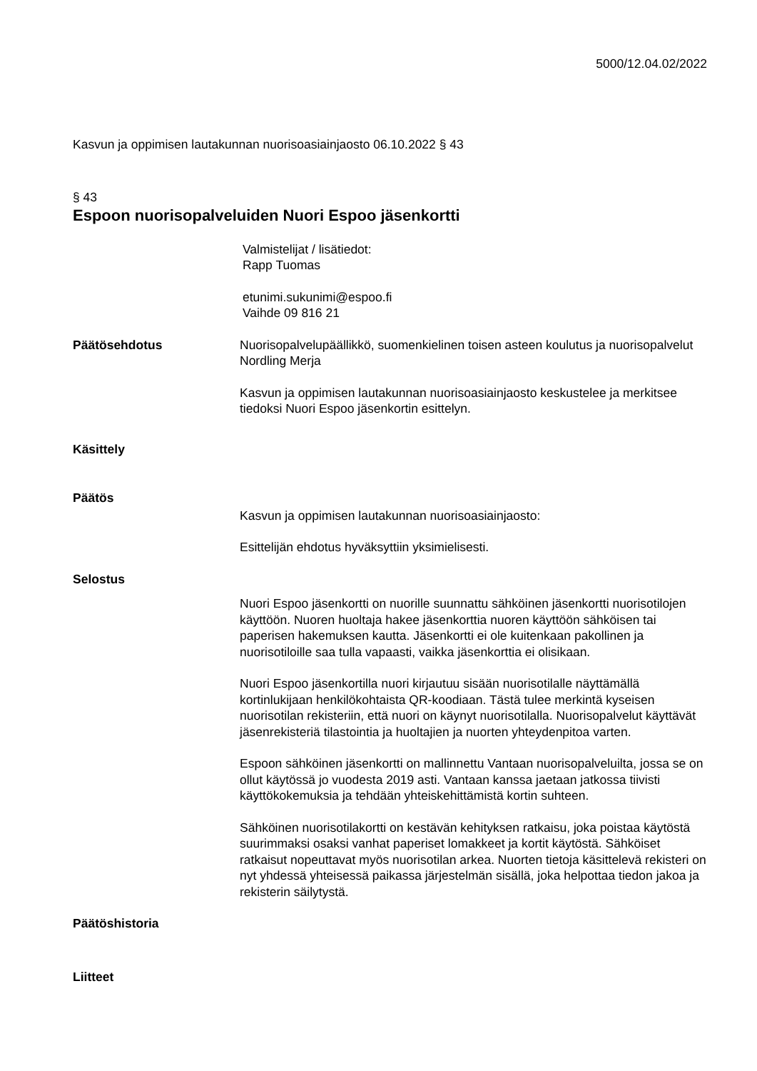5000/12.04.02/2022
Kasvun ja oppimisen lautakunnan nuorisoasiainjaosto 06.10.2022 § 43
§ 43
Espoon nuorisopalveluiden Nuori Espoo jäsenkortti
Valmistelijat / lisätiedot:
Rapp Tuomas
etunimi.sukunimi@espoo.fi
Vaihde 09 816 21
Päätösehdotus Nuorisopalvelupäällikkö, suomenkielinen toisen asteen koulutus ja nuorisopalvelut Nordling Merja
Kasvun ja oppimisen lautakunnan nuorisoasiainjaosto keskustelee ja merkitsee tiedoksi Nuori Espoo jäsenkortin esittelyn.
Käsittely
Päätös
Kasvun ja oppimisen lautakunnan nuorisoasiainjaosto:
Esittelijän ehdotus hyväksyttiin yksimielisesti.
Selostus
Nuori Espoo jäsenkortti on nuorille suunnattu sähköinen jäsenkortti nuorisotilojen käyttöön. Nuoren huoltaja hakee jäsenkorttia nuoren käyttöön sähköisen tai paperisen hakemuksen kautta. Jäsenkortti ei ole kuitenkaan pakollinen ja nuorisotiloille saa tulla vapaasti, vaikka jäsenkorttia ei olisikaan.
Nuori Espoo jäsenkortilla nuori kirjautuu sisään nuorisotilalle näyttämällä kortinlukijaan henkilökohtaista QR-koodiaan. Tästä tulee merkintä kyseisen nuorisotilan rekisteriin, että nuori on käynyt nuorisotilalla. Nuorisopalvelut käyttävät jäsenrekisteriä tilastointia ja huoltajien ja nuorten yhteydenpitoa varten.
Espoon sähköinen jäsenkortti on mallinnettu Vantaan nuorisopalveluilta, jossa se on ollut käytössä jo vuodesta 2019 asti. Vantaan kanssa jaetaan jatkossa tiivisti käyttökokemuksia ja tehdään yhteiskehittämistä kortin suhteen.
Sähköinen nuorisotilakortti on kestävän kehityksen ratkaisu, joka poistaa käytöstä suurimmaksi osaksi vanhat paperiset lomakkeet ja kortit käytöstä. Sähköiset ratkaisut nopeuttavat myös nuorisotilan arkea. Nuorten tietoja käsittelevä rekisteri on nyt yhdessä yhteisessä paikassa järjestelmän sisällä, joka helpottaa tiedon jakoa ja rekisterin säilytystä.
Päätöshistoria
Liitteet